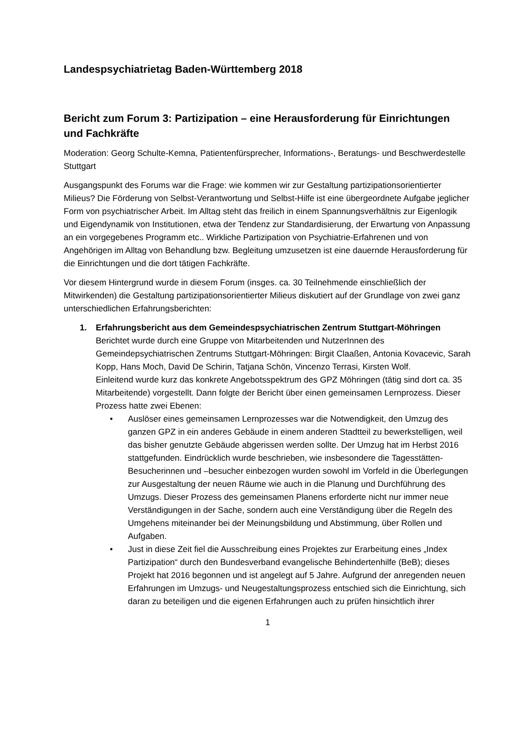Landespsychiatrietag Baden-Württemberg 2018
Bericht zum Forum 3: Partizipation – eine Herausforderung für Einrichtungen und Fachkräfte
Moderation: Georg Schulte-Kemna, Patientenfürsprecher, Informations-, Beratungs- und Beschwerdestelle Stuttgart
Ausgangspunkt des Forums war die Frage: wie kommen wir zur Gestaltung partizipationsorientierter Milieus? Die Förderung von Selbst-Verantwortung und Selbst-Hilfe ist eine übergeordnete Aufgabe jeglicher Form von psychiatrischer Arbeit. Im Alltag steht das freilich in einem Spannungsverhältnis zur Eigenlogik und Eigendynamik von Institutionen, etwa der Tendenz zur Standardisierung, der Erwartung von Anpassung an ein vorgegebenes Programm etc.. Wirkliche Partizipation von Psychiatrie-Erfahrenen und von Angehörigen im Alltag von Behandlung bzw. Begleitung umzusetzen ist eine dauernde Herausforderung für die Einrichtungen und die dort tätigen Fachkräfte.
Vor diesem Hintergrund wurde in diesem Forum (insges. ca. 30 Teilnehmende einschließlich der Mitwirkenden) die Gestaltung partizipationsorientierter Milieus diskutiert auf der Grundlage von zwei ganz unterschiedlichen Erfahrungsberichten:
1. Erfahrungsbericht aus dem Gemeindespsychiatrischen Zentrum Stuttgart-Möhringen
Berichtet wurde durch eine Gruppe von Mitarbeitenden und NutzerInnen des Gemeindepsychiatrischen Zentrums Stuttgart-Möhringen: Birgit Claaßen, Antonia Kovacevic, Sarah Kopp, Hans Moch, David De Schirin, Tatjana Schön, Vincenzo Terrasi, Kirsten Wolf.
Einleitend wurde kurz das konkrete Angebotsspektrum des GPZ Möhringen (tätig sind dort ca. 35 Mitarbeitende) vorgestellt. Dann folgte der Bericht über einen gemeinsamen Lernprozess. Dieser Prozess hatte zwei Ebenen:
• Auslöser eines gemeinsamen Lernprozesses war die Notwendigkeit, den Umzug des ganzen GPZ in ein anderes Gebäude in einem anderen Stadtteil zu bewerkstelligen, weil das bisher genutzte Gebäude abgerissen werden sollte. Der Umzug hat im Herbst 2016 stattgefunden. Eindrücklich wurde beschrieben, wie insbesondere die Tagesstätten-Besucherinnen und –besucher einbezogen wurden sowohl im Vorfeld in die Überlegungen zur Ausgestaltung der neuen Räume wie auch in die Planung und Durchführung des Umzugs. Dieser Prozess des gemeinsamen Planens erforderte nicht nur immer neue Verständigungen in der Sache, sondern auch eine Verständigung über die Regeln des Umgehens miteinander bei der Meinungsbildung und Abstimmung, über Rollen und Aufgaben.
• Just in diese Zeit fiel die Ausschreibung eines Projektes zur Erarbeitung eines „Index Partizipation“ durch den Bundesverband evangelische Behindertenhilfe (BeB); dieses Projekt hat 2016 begonnen und ist angelegt auf 5 Jahre. Aufgrund der anregenden neuen Erfahrungen im Umzugs- und Neugestaltungsprozess entschied sich die Einrichtung, sich daran zu beteiligen und die eigenen Erfahrungen auch zu prüfen hinsichtlich ihrer
1